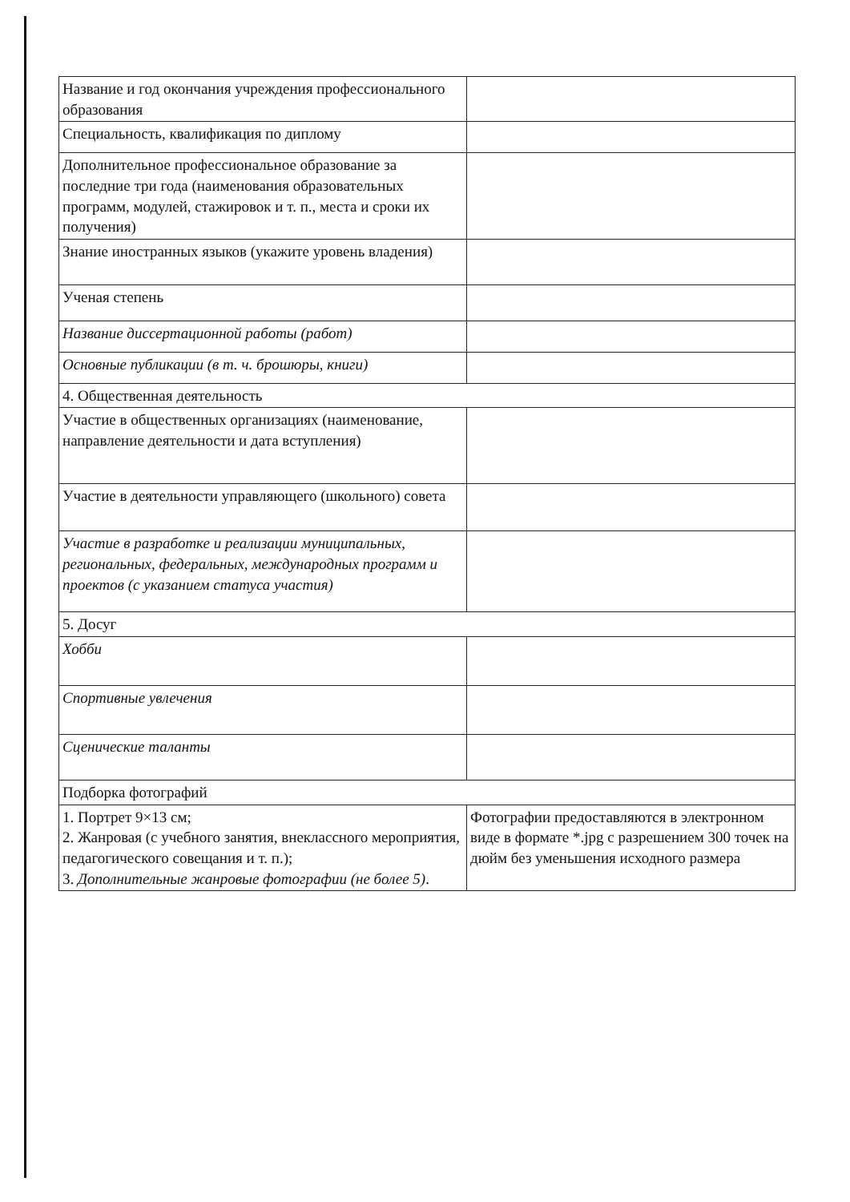| Название и год окончания учреждения профессионального образования | |
| Специальность, квалификация по диплому | |
| Дополнительное профессиональное образование за последние три года (наименования образовательных программ, модулей, стажировок и т. п., места и сроки их получения) | |
| Знание иностранных языков (укажите уровень владения) | |
| Ученая степень | |
| Название диссертационной работы (работ) | |
| Основные публикации (в т. ч. брошюры, книги) | |
| 4. Общественная деятельность | |
| Участие в общественных организациях (наименование, направление деятельности и дата вступления) | |
| Участие в деятельности управляющего (школьного) совета | |
| Участие в разработке и реализации муниципальных, региональных, федеральных, международных программ и проектов (с указанием статуса участия) | |
| 5. Досуг | |
| Хобби | |
| Спортивные увлечения | |
| Сценические таланты | |
| Подборка фотографий | |
| 1. Портрет 9×13 см; 2. Жанровая (с учебного занятия, внеклассного мероприятия, педагогического совещания и т. п.); 3. Дополнительные жанровые фотографии (не более 5) . | Фотографии предоставляются в электронном виде в формате *.jpg с разрешением 300 точек на дюйм без уменьшения исходного размера |